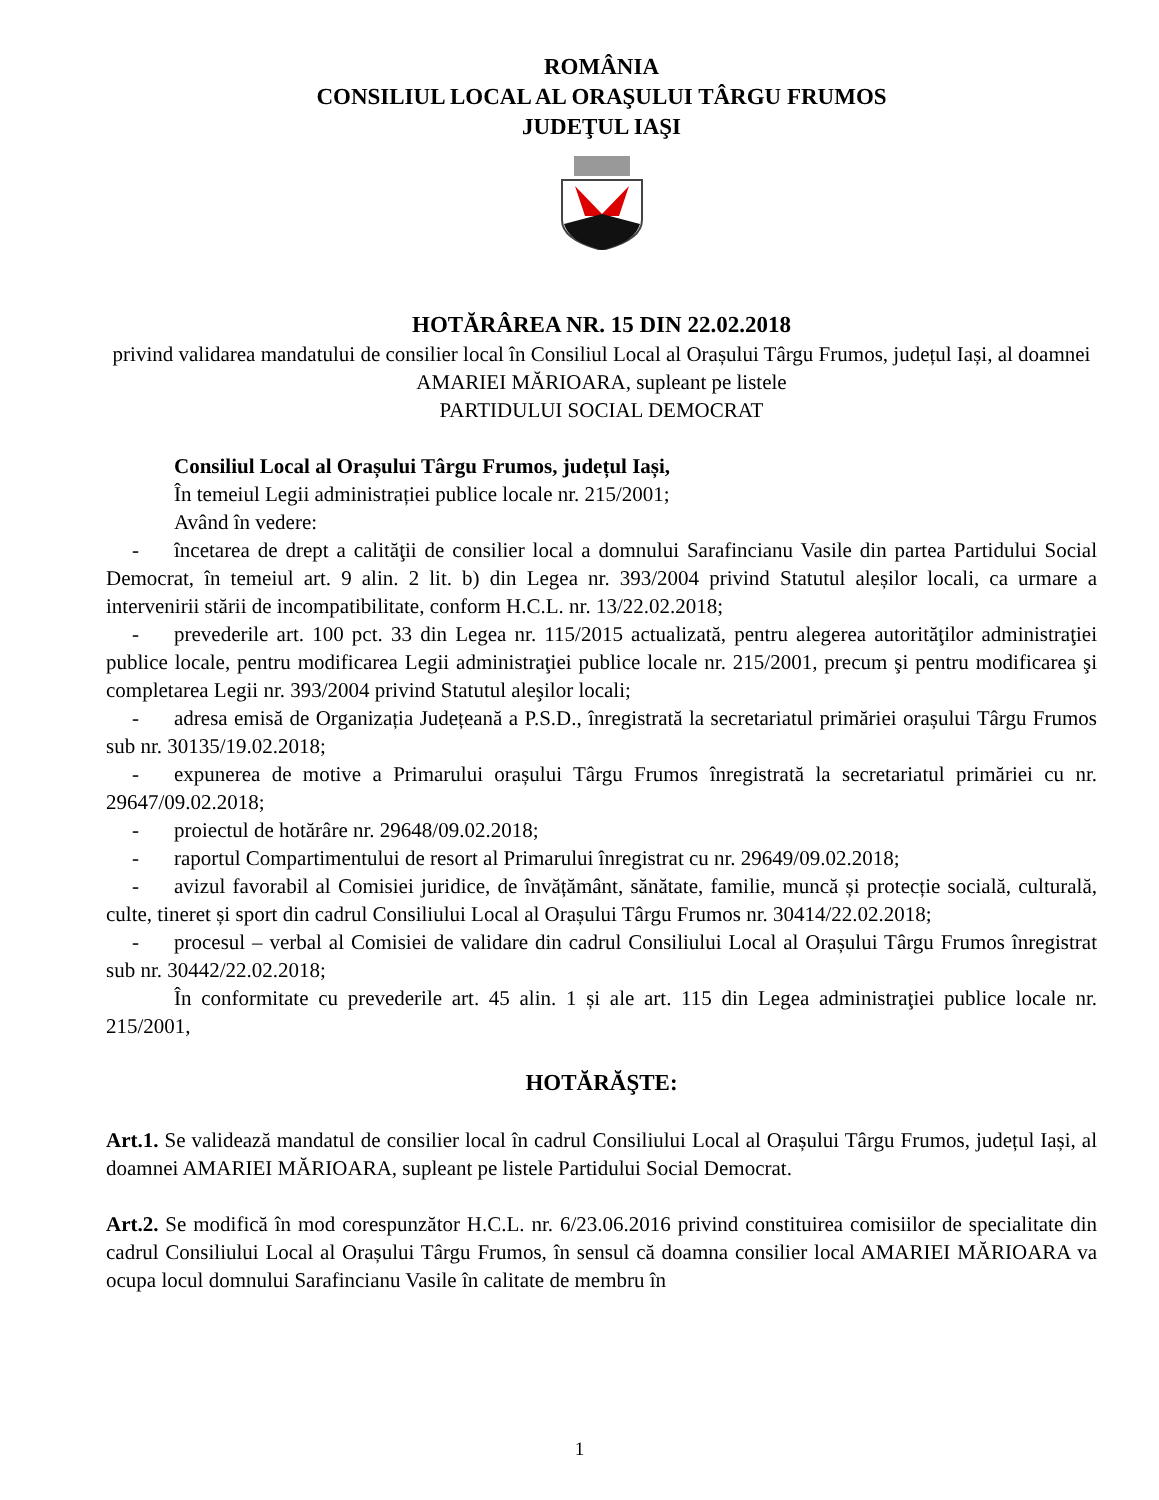ROMÂNIA
CONSILIUL LOCAL AL ORAŞULUI TÂRGU FRUMOS
JUDEŢUL IAŞI
HOTĂRÂREA NR. 15 DIN 22.02.2018
privind validarea mandatului de consilier local în Consiliul Local al Orașului Târgu Frumos, județul Iași, al doamnei AMARIEI MĂRIOARA, supleant pe listele
PARTIDULUI SOCIAL DEMOCRAT
Consiliul Local al Orașului Târgu Frumos, județul Iași,
În temeiul Legii administrației publice locale nr. 215/2001;
Având în vedere:
- încetarea de drept a calităţii de consilier local a domnului Sarafincianu Vasile din partea Partidului Social Democrat, în temeiul art. 9 alin. 2 lit. b) din Legea nr. 393/2004 privind Statutul aleșilor locali, ca urmare a intervenirii stării de incompatibilitate, conform H.C.L. nr. 13/22.02.2018;
- prevederile art. 100 pct. 33 din Legea nr. 115/2015 actualizată, pentru alegerea autorităţilor administraţiei publice locale, pentru modificarea Legii administraţiei publice locale nr. 215/2001, precum şi pentru modificarea şi completarea Legii nr. 393/2004 privind Statutul aleşilor locali;
- adresa emisă de Organizația Județeană a P.S.D., înregistrată la secretariatul primăriei orașului Târgu Frumos sub nr. 30135/19.02.2018;
- expunerea de motive a Primarului orașului Târgu Frumos înregistrată la secretariatul primăriei cu nr. 29647/09.02.2018;
- proiectul de hotărâre nr. 29648/09.02.2018;
- raportul Compartimentului de resort al Primarului înregistrat cu nr. 29649/09.02.2018;
- avizul favorabil al Comisiei juridice, de învățământ, sănătate, familie, muncă și protecție socială, culturală, culte, tineret și sport din cadrul Consiliului Local al Orașului Târgu Frumos nr. 30414/22.02.2018;
- procesul – verbal al Comisiei de validare din cadrul Consiliului Local al Orașului Târgu Frumos înregistrat sub nr. 30442/22.02.2018;
În conformitate cu prevederile art. 45 alin. 1 și ale art. 115 din Legea administraţiei publice locale nr. 215/2001,
HOTĂRĂŞTE:
Art.1. Se validează mandatul de consilier local în cadrul Consiliului Local al Orașului Târgu Frumos, județul Iași, al doamnei AMARIEI MĂRIOARA, supleant pe listele Partidului Social Democrat.
Art.2. Se modifică în mod corespunzător H.C.L. nr. 6/23.06.2016 privind constituirea comisiilor de specialitate din cadrul Consiliului Local al Orașului Târgu Frumos, în sensul că doamna consilier local AMARIEI MĂRIOARA va ocupa locul domnului Sarafincianu Vasile în calitate de membru în
1